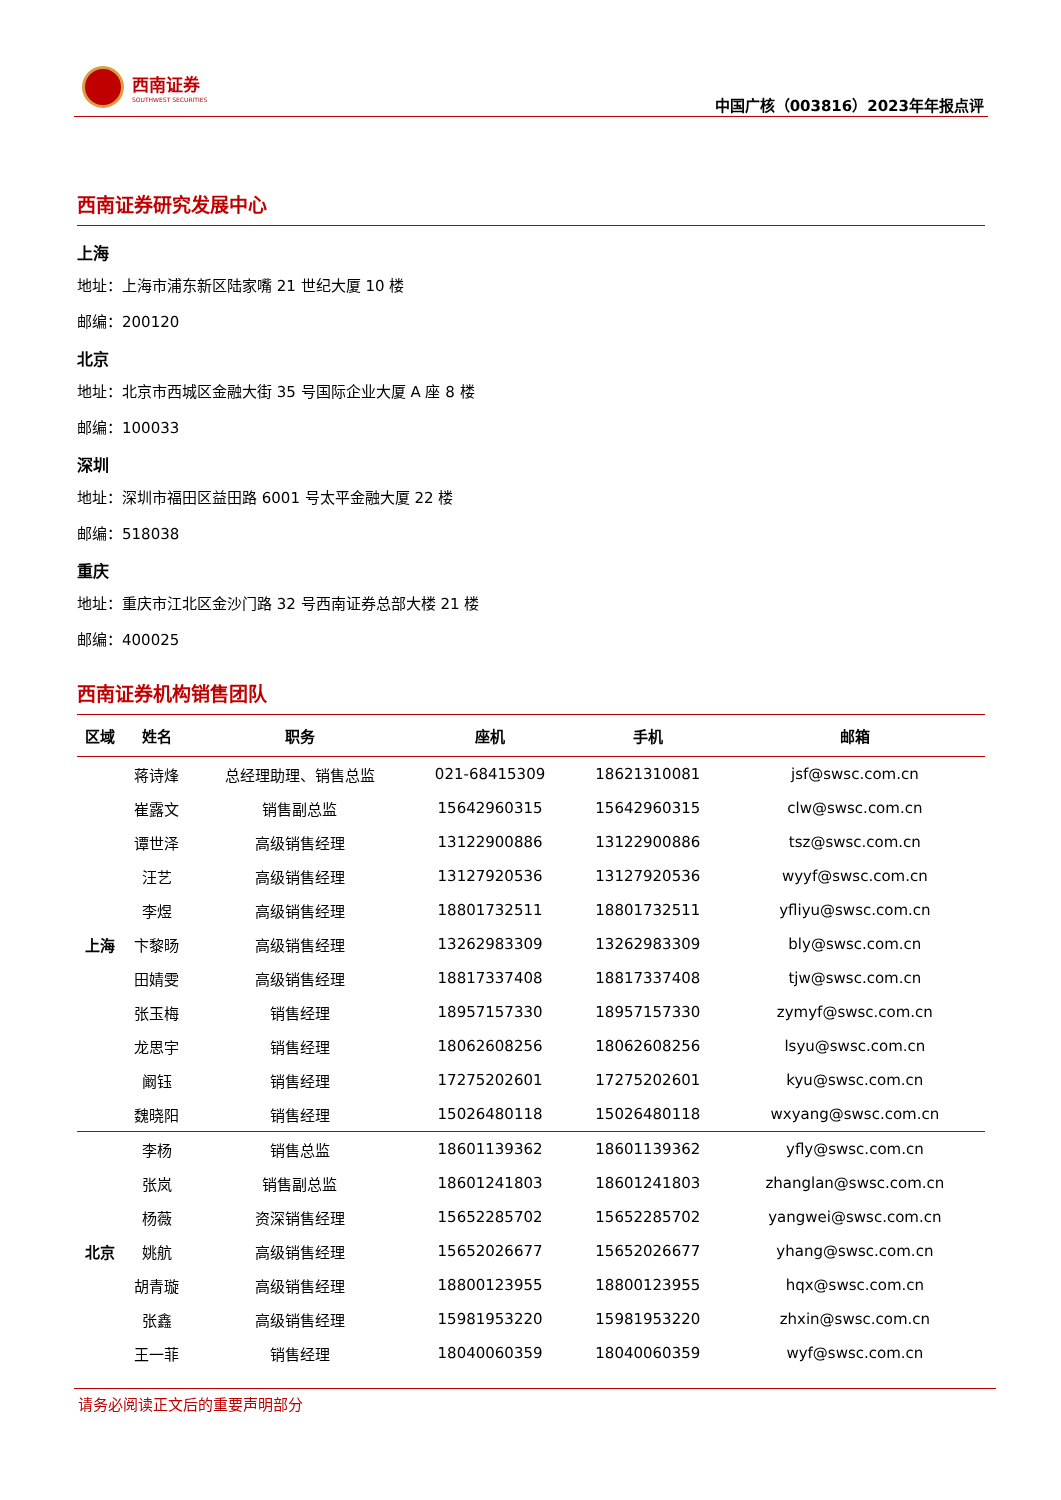西南证券
SOUTHWEST SECURITIES
中国广核（003816）2023年年报点评
西南证券研究发展中心
上海
地址：上海市浦东新区陆家嘴 21 世纪大厦 10 楼
邮编：200120
北京
地址：北京市西城区金融大街 35 号国际企业大厦 A 座 8 楼
邮编：100033
深圳
地址：深圳市福田区益田路 6001 号太平金融大厦 22 楼
邮编：518038
重庆
地址：重庆市江北区金沙门路 32 号西南证券总部大楼 21 楼
邮编：400025
西南证券机构销售团队
| 区域 | 姓名 | 职务 | 座机 | 手机 | 邮箱 |
| --- | --- | --- | --- | --- | --- |
| 上海 | 蒋诗烽 | 总经理助理、销售总监 | 021-68415309 | 18621310081 | jsf@swsc.com.cn |
| | 崔露文 | 销售副总监 | 15642960315 | 15642960315 | clw@swsc.com.cn |
| | 谭世泽 | 高级销售经理 | 13122900886 | 13122900886 | tsz@swsc.com.cn |
| | 汪艺 | 高级销售经理 | 13127920536 | 13127920536 | wyyf@swsc.com.cn |
| | 李煜 | 高级销售经理 | 18801732511 | 18801732511 | yfliyu@swsc.com.cn |
| | 卞黎旸 | 高级销售经理 | 13262983309 | 13262983309 | bly@swsc.com.cn |
| | 田婧雯 | 高级销售经理 | 18817337408 | 18817337408 | tjw@swsc.com.cn |
| | 张玉梅 | 销售经理 | 18957157330 | 18957157330 | zymyf@swsc.com.cn |
| | 龙思宇 | 销售经理 | 18062608256 | 18062608256 | lsyu@swsc.com.cn |
| | 阚钰 | 销售经理 | 17275202601 | 17275202601 | kyu@swsc.com.cn |
| | 魏晓阳 | 销售经理 | 15026480118 | 15026480118 | wxyang@swsc.com.cn |
| 北京 | 李杨 | 销售总监 | 18601139362 | 18601139362 | yfly@swsc.com.cn |
| | 张岚 | 销售副总监 | 18601241803 | 18601241803 | zhanglan@swsc.com.cn |
| | 杨薇 | 资深销售经理 | 15652285702 | 15652285702 | yangwei@swsc.com.cn |
| | 姚航 | 高级销售经理 | 15652026677 | 15652026677 | yhang@swsc.com.cn |
| | 胡青璇 | 高级销售经理 | 18800123955 | 18800123955 | hqx@swsc.com.cn |
| | 张鑫 | 高级销售经理 | 15981953220 | 15981953220 | zhxin@swsc.com.cn |
| | 王一菲 | 销售经理 | 18040060359 | 18040060359 | wyf@swsc.com.cn |
请务必阅读正文后的重要声明部分